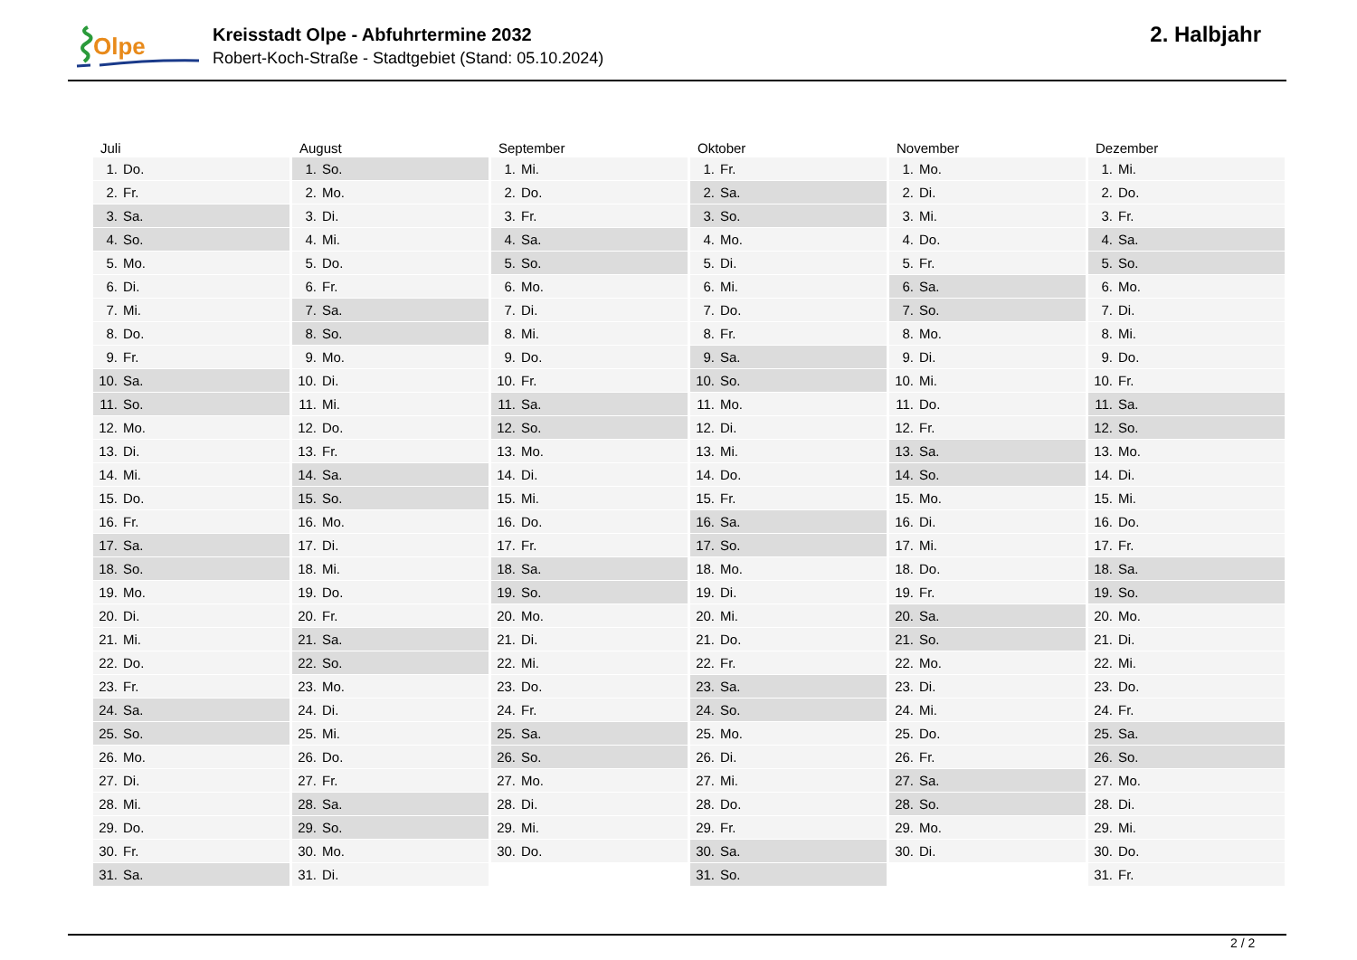Olpe
Kreisstadt Olpe - Abfuhrtermine 2032
Robert-Koch-Straße - Stadtgebiet (Stand: 05.10.2024)
2. Halbjahr
| Juli | August | September | Oktober | November | Dezember |
| --- | --- | --- | --- | --- | --- |
| 1. Do. | 1. So. | 1. Mi. | 1. Fr. | 1. Mo. | 1. Mi. |
| 2. Fr. | 2. Mo. | 2. Do. | 2. Sa. | 2. Di. | 2. Do. |
| 3. Sa. | 3. Di. | 3. Fr. | 3. So. | 3. Mi. | 3. Fr. |
| 4. So. | 4. Mi. | 4. Sa. | 4. Mo. | 4. Do. | 4. Sa. |
| 5. Mo. | 5. Do. | 5. So. | 5. Di. | 5. Fr. | 5. So. |
| 6. Di. | 6. Fr. | 6. Mo. | 6. Mi. | 6. Sa. | 6. Mo. |
| 7. Mi. | 7. Sa. | 7. Di. | 7. Do. | 7. So. | 7. Di. |
| 8. Do. | 8. So. | 8. Mi. | 8. Fr. | 8. Mo. | 8. Mi. |
| 9. Fr. | 9. Mo. | 9. Do. | 9. Sa. | 9. Di. | 9. Do. |
| 10. Sa. | 10. Di. | 10. Fr. | 10. So. | 10. Mi. | 10. Fr. |
| 11. So. | 11. Mi. | 11. Sa. | 11. Mo. | 11. Do. | 11. Sa. |
| 12. Mo. | 12. Do. | 12. So. | 12. Di. | 12. Fr. | 12. So. |
| 13. Di. | 13. Fr. | 13. Mo. | 13. Mi. | 13. Sa. | 13. Mo. |
| 14. Mi. | 14. Sa. | 14. Di. | 14. Do. | 14. So. | 14. Di. |
| 15. Do. | 15. So. | 15. Mi. | 15. Fr. | 15. Mo. | 15. Mi. |
| 16. Fr. | 16. Mo. | 16. Do. | 16. Sa. | 16. Di. | 16. Do. |
| 17. Sa. | 17. Di. | 17. Fr. | 17. So. | 17. Mi. | 17. Fr. |
| 18. So. | 18. Mi. | 18. Sa. | 18. Mo. | 18. Do. | 18. Sa. |
| 19. Mo. | 19. Do. | 19. So. | 19. Di. | 19. Fr. | 19. So. |
| 20. Di. | 20. Fr. | 20. Mo. | 20. Mi. | 20. Sa. | 20. Mo. |
| 21. Mi. | 21. Sa. | 21. Di. | 21. Do. | 21. So. | 21. Di. |
| 22. Do. | 22. So. | 22. Mi. | 22. Fr. | 22. Mo. | 22. Mi. |
| 23. Fr. | 23. Mo. | 23. Do. | 23. Sa. | 23. Di. | 23. Do. |
| 24. Sa. | 24. Di. | 24. Fr. | 24. So. | 24. Mi. | 24. Fr. |
| 25. So. | 25. Mi. | 25. Sa. | 25. Mo. | 25. Do. | 25. Sa. |
| 26. Mo. | 26. Do. | 26. So. | 26. Di. | 26. Fr. | 26. So. |
| 27. Di. | 27. Fr. | 27. Mo. | 27. Mi. | 27. Sa. | 27. Mo. |
| 28. Mi. | 28. Sa. | 28. Di. | 28. Do. | 28. So. | 28. Di. |
| 29. Do. | 29. So. | 29. Mi. | 29. Fr. | 29. Mo. | 29. Mi. |
| 30. Fr. | 30. Mo. | 30. Do. | 30. Sa. | 30. Di. | 30. Do. |
| 31. Sa. | 31. Di. | | 31. So. | | 31. Fr. |
2 / 2